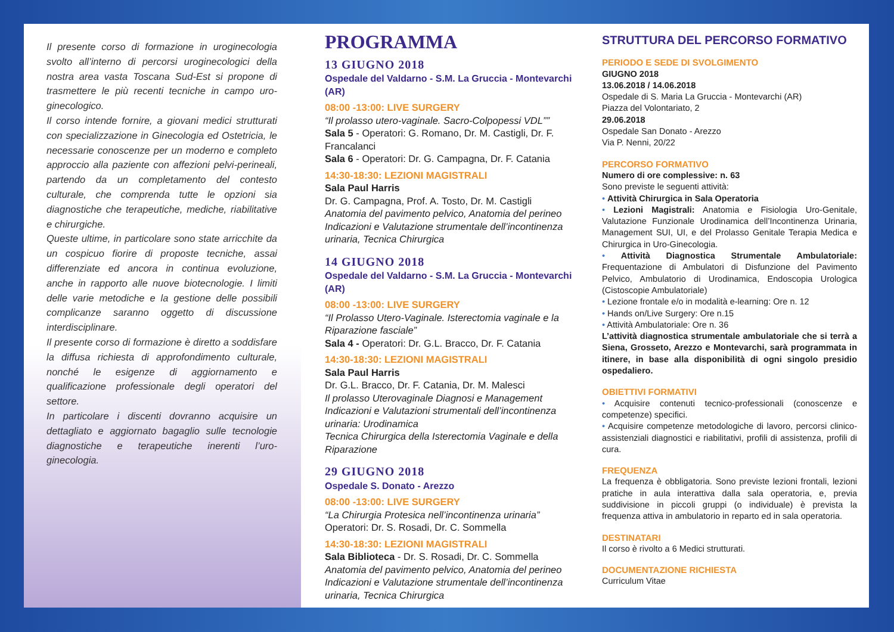Il presente corso di formazione in uroginecologia svolto all’interno di percorsi uroginecologici della nostra area vasta Toscana Sud-Est si propone di trasmettere le più recenti tecniche in campo uro-ginecologico.
Il corso intende fornire, a giovani medici strutturati con specializzazione in Ginecologia ed Ostetricia, le necessarie conoscenze per un moderno e completo approccio alla paziente con affezioni pelvi-perineali, partendo da un completamento del contesto culturale, che comprenda tutte le opzioni sia diagnostiche che terapeutiche, mediche, riabilitative e chirurgiche.
Queste ultime, in particolare sono state arricchite da un cospicuo fiorire di proposte tecniche, assai differenziate ed ancora in continua evoluzione, anche in rapporto alle nuove biotecnologie. I limiti delle varie metodiche e la gestione delle possibili complicanze saranno oggetto di discussione interdisciplinare.
Il presente corso di formazione è diretto a soddisfare la diffusa richiesta di approfondimento culturale, nonché le esigenze di aggiornamento e qualificazione professionale degli operatori del settore.
In particolare i discenti dovranno acquisire un dettagliato e aggiornato bagaglio sulle tecnologie diagnostiche e terapeutiche inerenti l’uro-ginecologia.
PROGRAMMA
13 GIUGNO 2018
Ospedale del Valdarno - S.M. La Gruccia - Montevarchi (AR)
08:00 -13:00: LIVE SURGERY
“Il prolasso utero-vaginale. Sacro-Colpopessi VDL””
Sala 5 - Operatori: G. Romano, Dr. M. Castigli, Dr. F. Francalanci
Sala 6 - Operatori: Dr. G. Campagna, Dr. F. Catania
14:30-18:30: LEZIONI MAGISTRALI
Sala Paul Harris
Dr. G. Campagna, Prof. A. Tosto, Dr. M. Castigli
Anatomia del pavimento pelvico, Anatomia del perineo Indicazioni e Valutazione strumentale dell’incontinenza urinaria, Tecnica Chirurgica
14 GIUGNO 2018
Ospedale del Valdarno - S.M. La Gruccia - Montevarchi (AR)
08:00 -13:00: LIVE SURGERY
“Il Prolasso Utero-Vaginale. Isterectomia vaginale e la Riparazione fasciale”
Sala 4 - Operatori: Dr. G.L. Bracco, Dr. F. Catania
14:30-18:30: LEZIONI MAGISTRALI
Sala Paul Harris
Dr. G.L. Bracco, Dr. F. Catania, Dr. M. Malesci
Il prolasso Uterovaginale Diagnosi e Management
Indicazioni e Valutazioni strumentali dell’incontinenza urinaria: Urodinamica
Tecnica Chirurgica della Isterectomia Vaginale e della Riparazione
29 GIUGNO 2018
Ospedale S. Donato - Arezzo
08:00 -13:00: LIVE SURGERY
“La Chirurgia Protesica nell’incontinenza urinaria”
Operatori: Dr. S. Rosadi, Dr. C. Sommella
14:30-18:30: LEZIONI MAGISTRALI
Sala Biblioteca - Dr. S. Rosadi, Dr. C. Sommella
Anatomia del pavimento pelvico, Anatomia del perineo Indicazioni e Valutazione strumentale dell’incontinenza urinaria, Tecnica Chirurgica
STRUTTURA DEL PERCORSO FORMATIVO
PERIODO E SEDE DI SVOLGIMENTO
GIUGNO 2018
13.06.2018 / 14.06.2018
Ospedale di S. Maria La Gruccia - Montevarchi (AR)
Piazza del Volontariato, 2
29.06.2018
Ospedale San Donato - Arezzo
Via P. Nenni, 20/22
PERCORSO FORMATIVO
Numero di ore complessive: n. 63
Sono previste le seguenti attività:
• Attività Chirurgica in Sala Operatoria
• Lezioni Magistrali: Anatomia e Fisiologia Uro-Genitale, Valutazione Funzionale Urodinamica dell’Incontinenza Urinaria, Management SUI, UI, e del Prolasso Genitale Terapia Medica e Chirurgica in Uro-Ginecologia.
• Attività Diagnostica Strumentale Ambulatoriale: Frequentazione di Ambulatori di Disfunzione del Pavimento Pelvico, Ambulatorio di Urodinamica, Endoscopia Urologica (Cistoscopie Ambulatoriale)
• Lezione frontale e/o in modalità e-learning: Ore n. 12
• Hands on/Live Surgery: Ore n.15
• Attività Ambulatoriale: Ore n. 36
L’attività diagnostica strumentale ambulatoriale che si terrà a Siena, Grosseto, Arezzo e Montevarchi, sarà programmata in itinere, in base alla disponibilità di ogni singolo presidio ospedaliero.
OBIETTIVI FORMATIVI
• Acquisire contenuti tecnico-professionali (conoscenze e competenze) specifici.
• Acquisire competenze metodologiche di lavoro, percorsi clinico-assistenziali diagnostici e riabilitativi, profili di assistenza, profili di cura.
FREQUENZA
La frequenza è obbligatoria. Sono previste lezioni frontali, lezioni pratiche in aula interattiva dalla sala operatoria, e, previa suddivisione in piccoli gruppi (o individuale) è prevista la frequenza attiva in ambulatorio in reparto ed in sala operatoria.
DESTINATARI
Il corso è rivolto a 6 Medici strutturati.
DOCUMENTAZIONE RICHIESTA
Curriculum Vitae